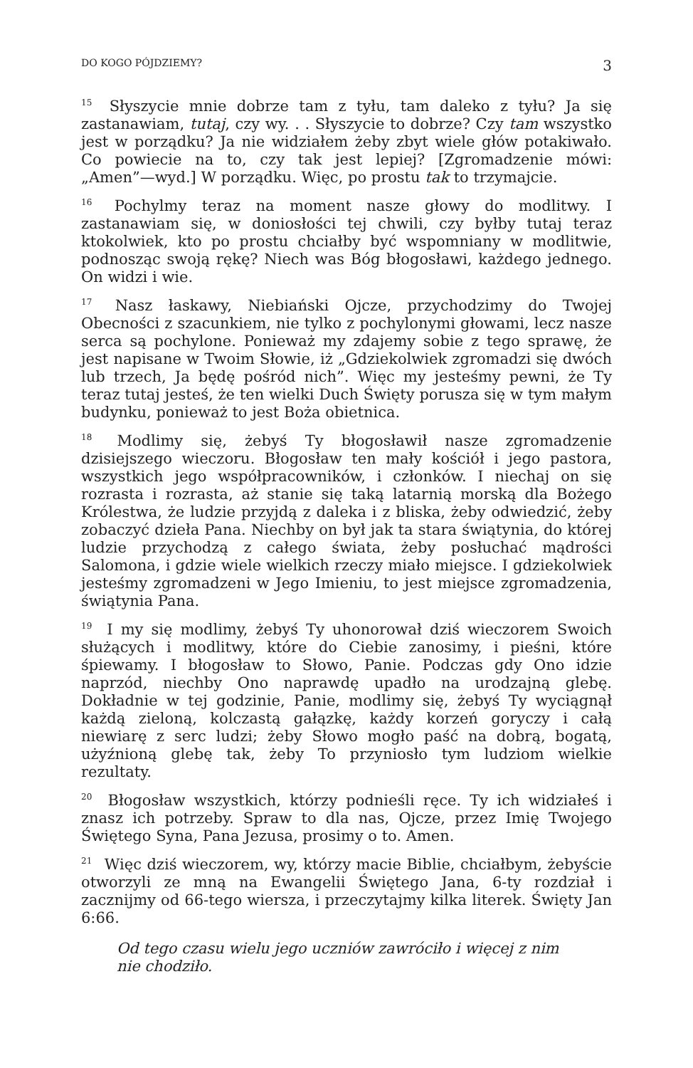DO KOGO PÓJDZIEMY? 3
<sup>15</sup> Słyszycie mnie dobrze tam z tyłu, tam daleko z tyłu? Ja się zastanawiam, tutaj, czy wy. . . Słyszycie to dobrze? Czy tam wszystko jest w porządku? Ja nie widziałem żeby zbyt wiele głów potakiwało. Co powiecie na to, czy tak jest lepiej? [Zgromadzenie mówi: „Amen”—wyd.] W porządku. Więc, po prostu tak to trzymajcie.
<sup>16</sup> Pochylmy teraz na moment nasze głowy do modlitwy. I zastanawiam się, w doniosłości tej chwili, czy byłby tutaj teraz ktokolwiek, kto po prostu chciałby być wspomniany w modlitwie, podnosząc swoją rękę? Niech was Bóg błogosławi, każdego jednego. On widzi i wie.
<sup>17</sup> Nasz łaskawy, Niebiański Ojcze, przychodzimy do Twojej Obecności z szacunkiem, nie tylko z pochylonymi głowami, lecz nasze serca są pochylone. Ponieważ my zdajemy sobie z tego sprawę, że jest napisane w Twoim Słowie, iż „Gdziekolwiek zgromadzi się dwóch lub trzech, Ja będę pośród nich”. Więc my jesteśmy pewni, że Ty teraz tutaj jesteś, że ten wielki Duch Święty porusza się w tym małym budynku, ponieważ to jest Boża obietnica.
<sup>18</sup> Modlimy się, żebyś Ty błogosławił nasze zgromadzenie dzisiejszego wieczoru. Błogosław ten mały kościół i jego pastora, wszystkich jego współpracowników, i członków. I niechaj on się rozrasta i rozrasta, aż stanie się taką latarnią morską dla Bożego Królestwa, że ludzie przyjdą z daleka i z bliska, żeby odwiedzić, żeby zobaczyć dzieła Pana. Niechby on był jak ta stara świątynia, do której ludzie przychodzą z całego świata, żeby posłuchać mądrości Salomona, i gdzie wiele wielkich rzeczy miało miejsce. I gdziekolwiek jesteśmy zgromadzeni w Jego Imieniu, to jest miejsce zgromadzenia, świątynia Pana.
<sup>19</sup> I my się modlimy, żebyś Ty uhonorował dziś wieczorem Swoich służących i modlitwy, które do Ciebie zanosimy, i pieśni, które śpiewamy. I błogosław to Słowo, Panie. Podczas gdy Ono idzie naprzód, niechby Ono naprawdę upadło na urodzajną glebę. Dokładnie w tej godzinie, Panie, modlimy się, żebyś Ty wyciągnął każdą zieloną, kolczastą gałązkę, każdy korzeń goryczy i całą niewiarę z serc ludzi; żeby Słowo mogło paść na dobrą, bogatą, użyźnioną glebę tak, żeby To przyniosło tym ludziom wielkie rezultaty.
<sup>20</sup> Błogosław wszystkich, którzy podnieśli ręce. Ty ich widziałeś i znasz ich potrzeby. Spraw to dla nas, Ojcze, przez Imię Twojego Świętego Syna, Pana Jezusa, prosimy o to. Amen.
<sup>21</sup> Więc dziś wieczorem, wy, którzy macie Biblie, chciałbym, żebyście otworzyli ze mną na Ewangelii Świętego Jana, 6-ty rozdział i zacznijmy od 66-tego wiersza, i przeczytajmy kilka literek. Święty Jan 6:66.
Od tego czasu wielu jego uczniów zawróciło i więcej z nim nie chodziło.